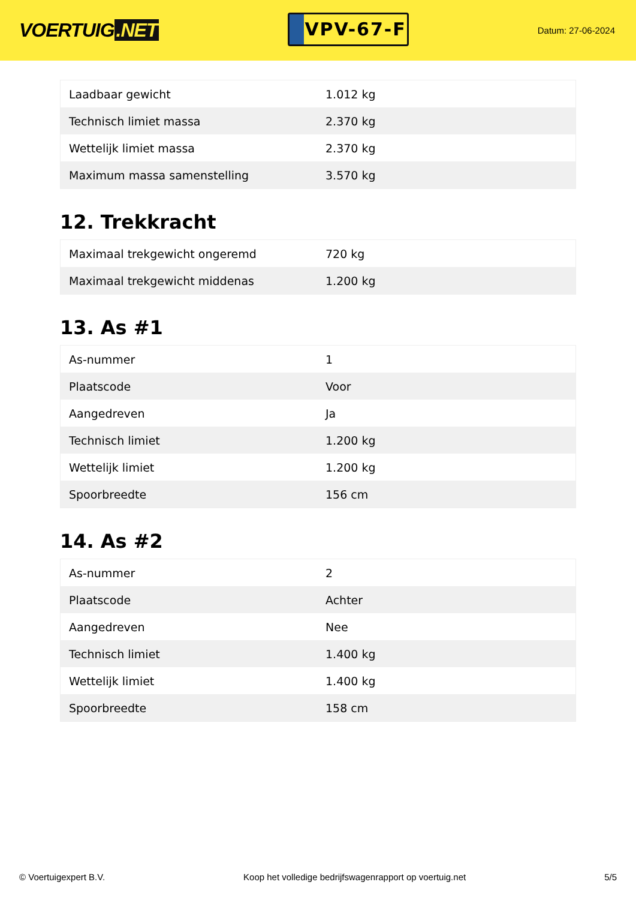VOERTUIG.NET
VPV-67-F
Datum: 27-06-2024
| Laadbaar gewicht | 1.012 kg |
| Technisch limiet massa | 2.370 kg |
| Wettelijk limiet massa | 2.370 kg |
| Maximum massa samenstelling | 3.570 kg |
12. Trekkracht
| Maximaal trekgewicht ongeremd | 720 kg |
| Maximaal trekgewicht middenas | 1.200 kg |
13. As #1
| As-nummer | 1 |
| Plaatscode | Voor |
| Aangedreven | Ja |
| Technisch limiet | 1.200 kg |
| Wettelijk limiet | 1.200 kg |
| Spoorbreedte | 156 cm |
14. As #2
| As-nummer | 2 |
| Plaatscode | Achter |
| Aangedreven | Nee |
| Technisch limiet | 1.400 kg |
| Wettelijk limiet | 1.400 kg |
| Spoorbreedte | 158 cm |
© Voertuigexpert B.V. Koop het volledige bedrijfswagenrapport op voertuig.net 5/5